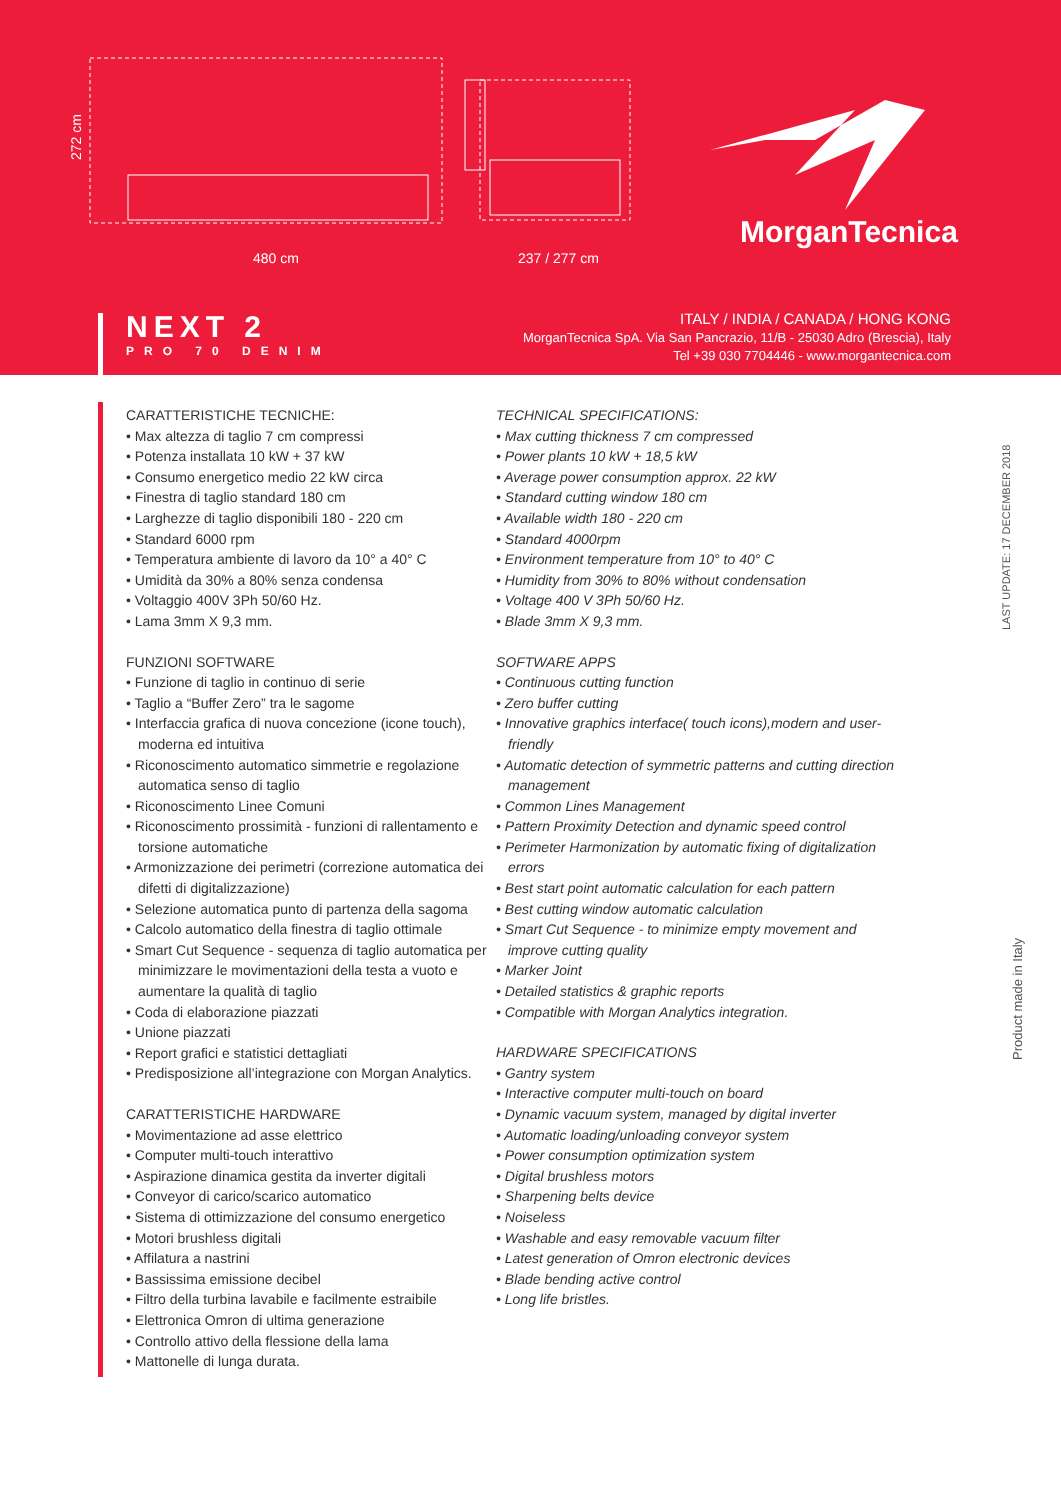272 cm
480 cm 237 / 277 cm
MorganTecnica
NEXT 2
PRO 70 DENIM
ITALY / INDIA / CANADA / HONG KONG
MorganTecnica SpA. Via San Pancrazio, 11/B - 25030 Adro (Brescia), Italy
Tel +39 030 7704446 - www.morgantecnica.com
CARATTERISTICHE TECNICHE:
• Max altezza di taglio 7 cm compressi
• Potenza installata 10 kW + 37 kW
• Consumo energetico medio 22 kW circa
• Finestra di taglio standard 180 cm
• Larghezze di taglio disponibili 180 - 220 cm
• Standard 6000 rpm
• Temperatura ambiente di lavoro da 10° a 40° C
• Umidità da 30% a 80% senza condensa
• Voltaggio 400V 3Ph 50/60 Hz.
• Lama 3mm X 9,3 mm.
FUNZIONI SOFTWARE
• Funzione di taglio in continuo di serie
• Taglio a “Buffer Zero” tra le sagome
• Interfaccia grafica di nuova concezione (icone touch), moderna ed intuitiva
• Riconoscimento automatico simmetrie e regolazione automatica senso di taglio
• Riconoscimento Linee Comuni
• Riconoscimento prossimità - funzioni di rallentamento e torsione automatiche
• Armonizzazione dei perimetri (correzione automatica dei difetti di digitalizzazione)
• Selezione automatica punto di partenza della sagoma
• Calcolo automatico della finestra di taglio ottimale
• Smart Cut Sequence - sequenza di taglio automatica per minimizzare le movimentazioni della testa a vuoto e aumentare la qualità di taglio
• Coda di elaborazione piazzati
• Unione piazzati
• Report grafici e statistici dettagliati
• Predisposizione all’integrazione con Morgan Analytics.
CARATTERISTICHE HARDWARE
• Movimentazione ad asse elettrico
• Computer multi-touch interattivo
• Aspirazione dinamica gestita da inverter digitali
• Conveyor di carico/scarico automatico
• Sistema di ottimizzazione del consumo energetico
• Motori brushless digitali
• Affilatura a nastrini
• Bassissima emissione decibel
• Filtro della turbina lavabile e facilmente estraibile
• Elettronica Omron di ultima generazione
• Controllo attivo della flessione della lama
• Mattonelle di lunga durata.
TECHNICAL SPECIFICATIONS:
• Max cutting thickness 7 cm compressed
• Power plants 10 kW + 18,5 kW
• Average power consumption approx. 22 kW
• Standard cutting window 180 cm
• Available width 180 - 220 cm
• Standard 4000rpm
• Environment temperature from 10° to 40° C
• Humidity from 30% to 80% without condensation
• Voltage 400 V 3Ph 50/60 Hz.
• Blade 3mm X 9,3 mm.
SOFTWARE APPS
• Continuous cutting function
• Zero buffer cutting
• Innovative graphics interface( touch icons),modern and user-friendly
• Automatic detection of symmetric patterns and cutting direction management
• Common Lines Management
• Pattern Proximity Detection and dynamic speed control
• Perimeter Harmonization by automatic fixing of digitalization errors
• Best start point automatic calculation for each pattern
• Best cutting window automatic calculation
• Smart Cut Sequence - to minimize empty movement and improve cutting quality
• Marker Joint
• Detailed statistics & graphic reports
• Compatible with Morgan Analytics integration.
HARDWARE SPECIFICATIONS
• Gantry system
• Interactive computer multi-touch on board
• Dynamic vacuum system, managed by digital inverter
• Automatic loading/unloading conveyor system
• Power consumption optimization system
• Digital brushless motors
• Sharpening belts device
• Noiseless
• Washable and easy removable vacuum filter
• Latest generation of Omron electronic devices
• Blade bending active control
• Long life bristles.
LAST UPDATE: 17 DECEMBER 2018
Product made in Italy